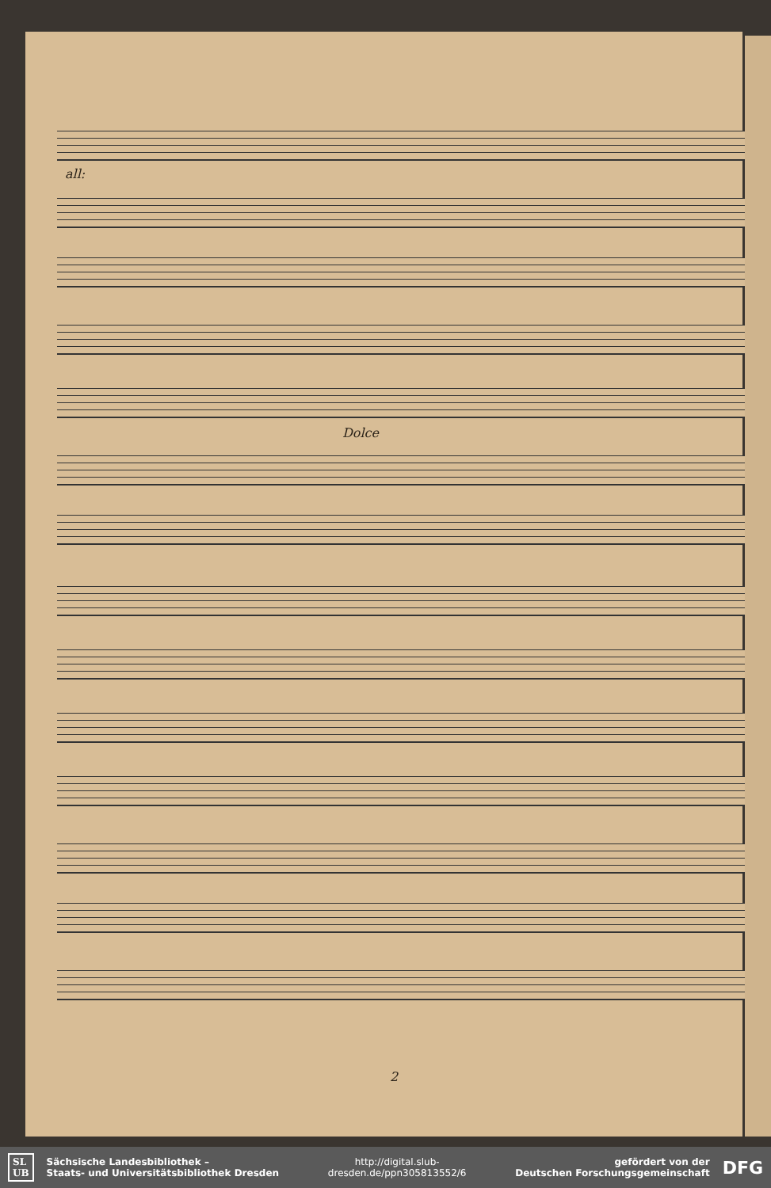all:
Dolce
2
SL
UB Sächsische Landesbibliothek –
Staats- und Universitätsbibliothek Dresden http://digital.slub-dresden.de/ppn305813552/6 gefördert von der
Deutschen Forschungsgemeinschaft DFG